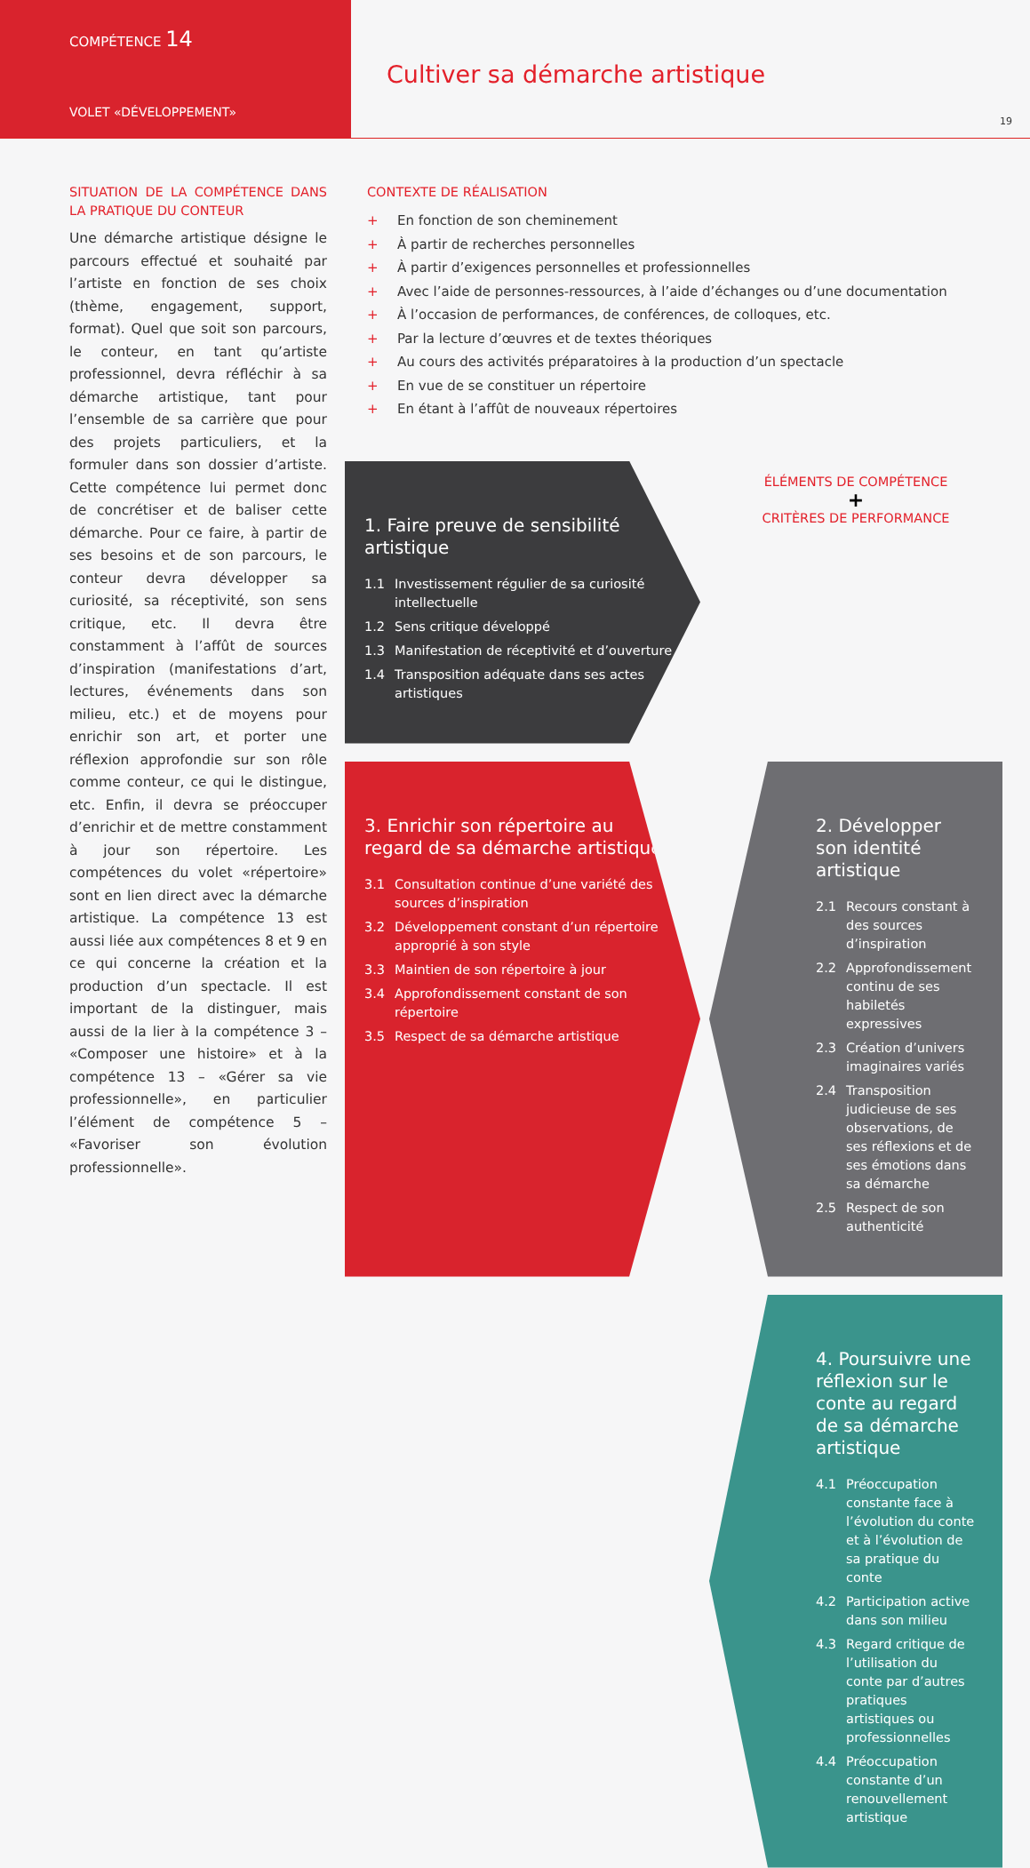COMPÉTENCE 14
VOLET «DÉVELOPPEMENT»
Cultiver sa démarche artistique
19
SITUATION DE LA COMPÉTENCE DANS LA PRATIQUE DU CONTEUR
Une démarche artistique désigne le parcours effectué et souhaité par l’artiste en fonction de ses choix (thème, engagement, support, format). Quel que soit son parcours, le conteur, en tant qu’artiste professionnel, devra réfléchir à sa démarche artistique, tant pour l’ensemble de sa carrière que pour des projets particuliers, et la formuler dans son dossier d’artiste. Cette compétence lui permet donc de concrétiser et de baliser cette démarche. Pour ce faire, à partir de ses besoins et de son parcours, le conteur devra développer sa curiosité, sa réceptivité, son sens critique, etc. Il devra être constamment à l’affût de sources d’inspiration (manifestations d’art, lectures, événements dans son milieu, etc.) et de moyens pour enrichir son art, et porter une réflexion approfondie sur son rôle comme conteur, ce qui le distingue, etc. Enfin, il devra se préoccuper d’enrichir et de mettre constamment à jour son répertoire. Les compétences du volet «répertoire» sont en lien direct avec la démarche artistique. La compétence 13 est aussi liée aux compétences 8 et 9 en ce qui concerne la création et la production d’un spectacle. Il est important de la distinguer, mais aussi de la lier à la compétence 3 – «Composer une histoire» et à la compétence 13 – «Gérer sa vie professionnelle», en particulier l’élément de compétence 5 – «Favoriser son évolution professionnelle».
CONTEXTE DE RÉALISATION
+ En fonction de son cheminement
+ À partir de recherches personnelles
+ À partir d’exigences personnelles et professionnelles
+ Avec l’aide de personnes-ressources, à l’aide d’échanges ou d’une documentation
+ À l’occasion de performances, de conférences, de colloques, etc.
+ Par la lecture d’œuvres et de textes théoriques
+ Au cours des activités préparatoires à la production d’un spectacle
+ En vue de se constituer un répertoire
+ En étant à l’affût de nouveaux répertoires
1. Faire preuve de sensibilité artistique
1.1 Investissement régulier de sa curiosité intellectuelle
1.2 Sens critique développé
1.3 Manifestation de réceptivité et d’ouverture
1.4 Transposition adéquate dans ses actes artistiques
ÉLÉMENTS DE COMPÉTENCE
+
CRITÈRES DE PERFORMANCE
3. Enrichir son répertoire au regard de sa démarche artistique
3.1 Consultation continue d’une variété des sources d’inspiration
3.2 Développement constant d’un répertoire approprié à son style
3.3 Maintien de son répertoire à jour
3.4 Approfondissement constant de son répertoire
3.5 Respect de sa démarche artistique
2. Développer son identité artistique
2.1 Recours constant à des sources d’inspiration
2.2 Approfondissement continu de ses habiletés expressives
2.3 Création d’univers imaginaires variés
2.4 Transposition judicieuse de ses observations, de ses réflexions et de ses émotions dans sa démarche
2.5 Respect de son authenticité
4. Poursuivre une réflexion sur le conte au regard de sa démarche artistique
4.1 Préoccupation constante face à l’évolution du conte et à l’évolution de sa pratique du conte
4.2 Participation active dans son milieu
4.3 Regard critique de l’utilisation du conte par d’autres pratiques artistiques ou professionnelles
4.4 Préoccupation constante d’un renouvellement artistique